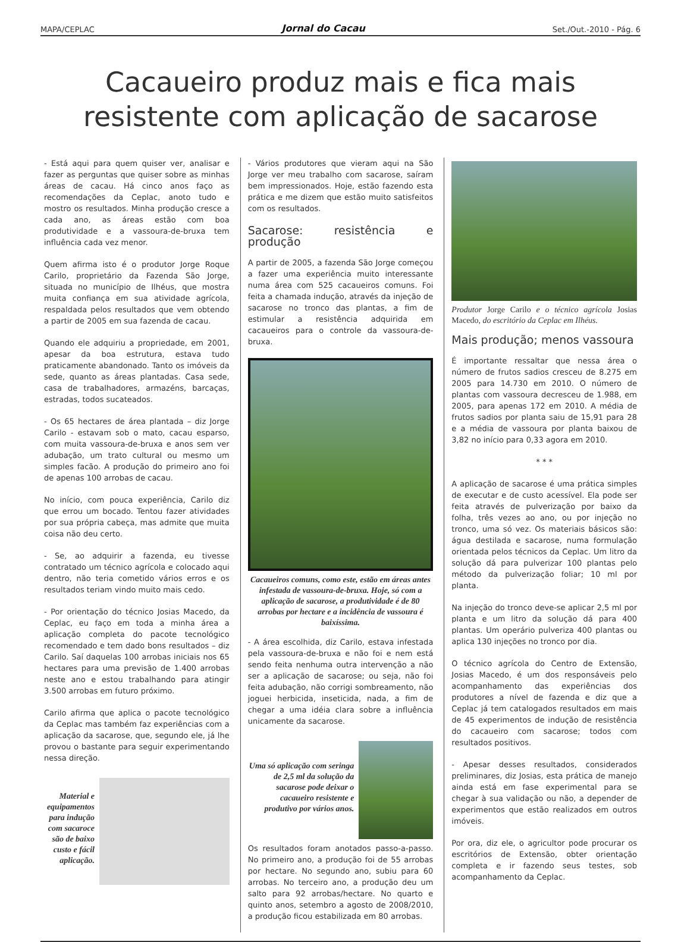MAPA/CEPLAC Jornal do Cacau Set./Out.-2010 - Pág. 6
Cacaueiro produz mais e fica mais resistente com aplicação de sacarose
- Está aqui para quem quiser ver, analisar e fazer as perguntas que quiser sobre as minhas áreas de cacau. Há cinco anos faço as recomendações da Ceplac, anoto tudo e mostro os resultados. Minha produção cresce a cada ano, as áreas estão com boa produtividade e a vassoura-de-bruxa tem influência cada vez menor.
Quem afirma isto é o produtor Jorge Roque Carilo, proprietário da Fazenda São Jorge, situada no município de Ilhéus, que mostra muita confiança em sua atividade agrícola, respaldada pelos resultados que vem obtendo a partir de 2005 em sua fazenda de cacau.
Quando ele adquiriu a propriedade, em 2001, apesar da boa estrutura, estava tudo praticamente abandonado. Tanto os imóveis da sede, quanto as áreas plantadas. Casa sede, casa de trabalhadores, armazéns, barcaças, estradas, todos sucateados.
- Os 65 hectares de área plantada – diz Jorge Carilo - estavam sob o mato, cacau esparso, com muita vassoura-de-bruxa e anos sem ver adubação, um trato cultural ou mesmo um simples facão. A produção do primeiro ano foi de apenas 100 arrobas de cacau.
No início, com pouca experiência, Carilo diz que errou um bocado. Tentou fazer atividades por sua própria cabeça, mas admite que muita coisa não deu certo.
- Se, ao adquirir a fazenda, eu tivesse contratado um técnico agrícola e colocado aqui dentro, não teria cometido vários erros e os resultados teriam vindo muito mais cedo.
- Por orientação do técnico Josias Macedo, da Ceplac, eu faço em toda a minha área a aplicação completa do pacote tecnológico recomendado e tem dado bons resultados – diz Carilo. Saí daquelas 100 arrobas iniciais nos 65 hectares para uma previsão de 1.400 arrobas neste ano e estou trabalhando para atingir 3.500 arrobas em futuro próximo.
Carilo afirma que aplica o pacote tecnológico da Ceplac mas também faz experiências com a aplicação da sacarose, que, segundo ele, já lhe provou o bastante para seguir experimentando nessa direção.
Material e equipamentos para indução com sacaroce são de baixo custo e fácil aplicação.
- Vários produtores que vieram aqui na São Jorge ver meu trabalho com sacarose, saíram bem impressionados. Hoje, estão fazendo esta prática e me dizem que estão muito satisfeitos com os resultados.
Sacarose: resistência e produção
A partir de 2005, a fazenda São Jorge começou a fazer uma experiência muito interessante numa área com 525 cacaueiros comuns. Foi feita a chamada indução, através da injeção de sacarose no tronco das plantas, a fim de estimular a resistência adquirida em cacaueiros para o controle da vassoura-de-bruxa.
Cacaueiros comuns, como este, estão em áreas antes infestada de vassoura-de-bruxa. Hoje, só com a aplicação de sacarose, a produtividade é de 80 arrobas por hectare e a incidência de vassoura é baixíssima.
- A área escolhida, diz Carilo, estava infestada pela vassoura-de-bruxa e não foi e nem está sendo feita nenhuma outra intervenção a não ser a aplicação de sacarose; ou seja, não foi feita adubação, não corrigi sombreamento, não joguei herbicida, inseticida, nada, a fim de chegar a uma idéia clara sobre a influência unicamente da sacarose.
Uma só aplicação com seringa de 2,5 ml da solução da sacarose pode deixar o cacaueiro resistente e produtivo por vários anos.
Os resultados foram anotados passo-a-passo. No primeiro ano, a produção foi de 55 arrobas por hectare. No segundo ano, subiu para 60 arrobas. No terceiro ano, a produção deu um salto para 92 arrobas/hectare. No quarto e quinto anos, setembro a agosto de 2008/2010, a produção ficou estabilizada em 80 arrobas.
Produtor Jorge Carilo e o técnico agrícola Josias Macedo, do escritório da Ceplac em Ilhéus.
Mais produção; menos vassoura
É importante ressaltar que nessa área o número de frutos sadios cresceu de 8.275 em 2005 para 14.730 em 2010. O número de plantas com vassoura decresceu de 1.988, em 2005, para apenas 172 em 2010. A média de frutos sadios por planta saiu de 15,91 para 28 e a média de vassoura por planta baixou de 3,82 no início para 0,33 agora em 2010.
* * *
A aplicação de sacarose é uma prática simples de executar e de custo acessível. Ela pode ser feita através de pulverização por baixo da folha, três vezes ao ano, ou por injeção no tronco, uma só vez. Os materiais básicos são: água destilada e sacarose, numa formulação orientada pelos técnicos da Ceplac. Um litro da solução dá para pulverizar 100 plantas pelo método da pulverização foliar; 10 ml por planta.
Na injeção do tronco deve-se aplicar 2,5 ml por planta e um litro da solução dá para 400 plantas. Um operário pulveriza 400 plantas ou aplica 130 injeções no tronco por dia.
O técnico agrícola do Centro de Extensão, Josias Macedo, é um dos responsáveis pelo acompanhamento das experiências dos produtores a nível de fazenda e diz que a Ceplac já tem catalogados resultados em mais de 45 experimentos de indução de resistência do cacaueiro com sacarose; todos com resultados positivos.
- Apesar desses resultados, considerados preliminares, diz Josias, esta prática de manejo ainda está em fase experimental para se chegar à sua validação ou não, a depender de experimentos que estão realizados em outros imóveis.
Por ora, diz ele, o agricultor pode procurar os escritórios de Extensão, obter orientação completa e ir fazendo seus testes, sob acompanhamento da Ceplac.